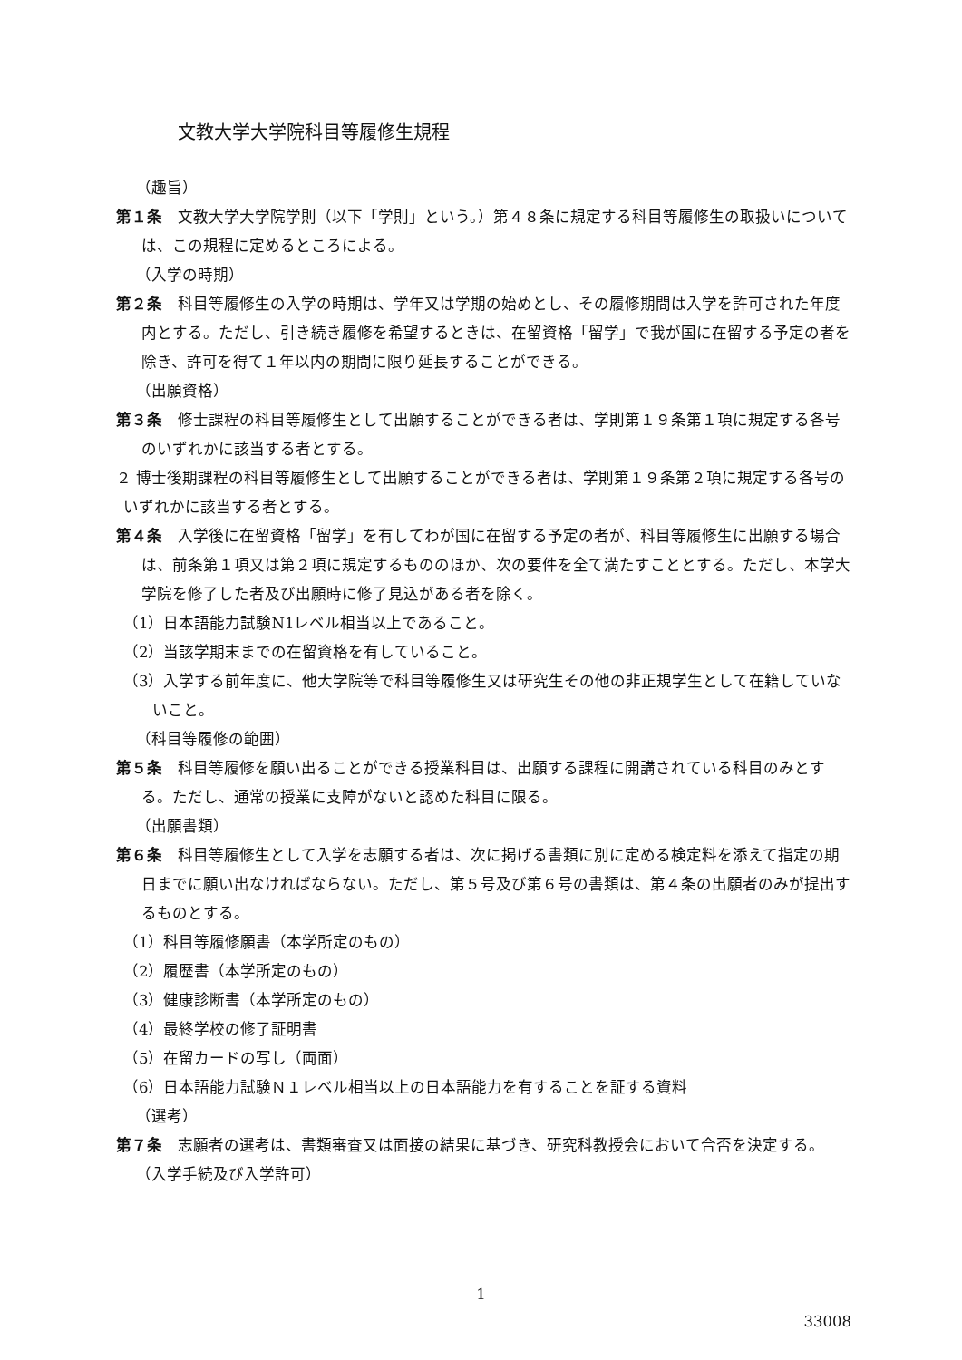文教大学大学院科目等履修生規程
（趣旨）
第１条　文教大学大学院学則（以下「学則」という。）第４８条に規定する科目等履修生の取扱いについては、この規程に定めるところによる。
（入学の時期）
第２条　科目等履修生の入学の時期は、学年又は学期の始めとし、その履修期間は入学を許可された年度内とする。ただし、引き続き履修を希望するときは、在留資格「留学」で我が国に在留する予定の者を除き、許可を得て１年以内の期間に限り延長することができる。
（出願資格）
第３条　修士課程の科目等履修生として出願することができる者は、学則第１９条第１項に規定する各号のいずれかに該当する者とする。
２ 博士後期課程の科目等履修生として出願することができる者は、学則第１９条第２項に規定する各号のいずれかに該当する者とする。
第４条　入学後に在留資格「留学」を有してわが国に在留する予定の者が、科目等履修生に出願する場合は、前条第１項又は第２項に規定するもののほか、次の要件を全て満たすこととする。ただし、本学大学院を修了した者及び出願時に修了見込がある者を除く。
（1）日本語能力試験N1レベル相当以上であること。
（2）当該学期末までの在留資格を有していること。
（3）入学する前年度に、他大学院等で科目等履修生又は研究生その他の非正規学生として在籍していないこと。
（科目等履修の範囲）
第５条　科目等履修を願い出ることができる授業科目は、出願する課程に開講されている科目のみとする。ただし、通常の授業に支障がないと認めた科目に限る。
（出願書類）
第６条　科目等履修生として入学を志願する者は、次に掲げる書類に別に定める検定料を添えて指定の期日までに願い出なければならない。ただし、第５号及び第６号の書類は、第４条の出願者のみが提出するものとする。
（1）科目等履修願書（本学所定のもの）
（2）履歴書（本学所定のもの）
（3）健康診断書（本学所定のもの）
（4）最終学校の修了証明書
（5）在留カードの写し（両面）
（6）日本語能力試験Ｎ１レベル相当以上の日本語能力を有することを証する資料
（選考）
第７条　志願者の選考は、書類審査又は面接の結果に基づき、研究科教授会において合否を決定する。
（入学手続及び入学許可）
1
33008